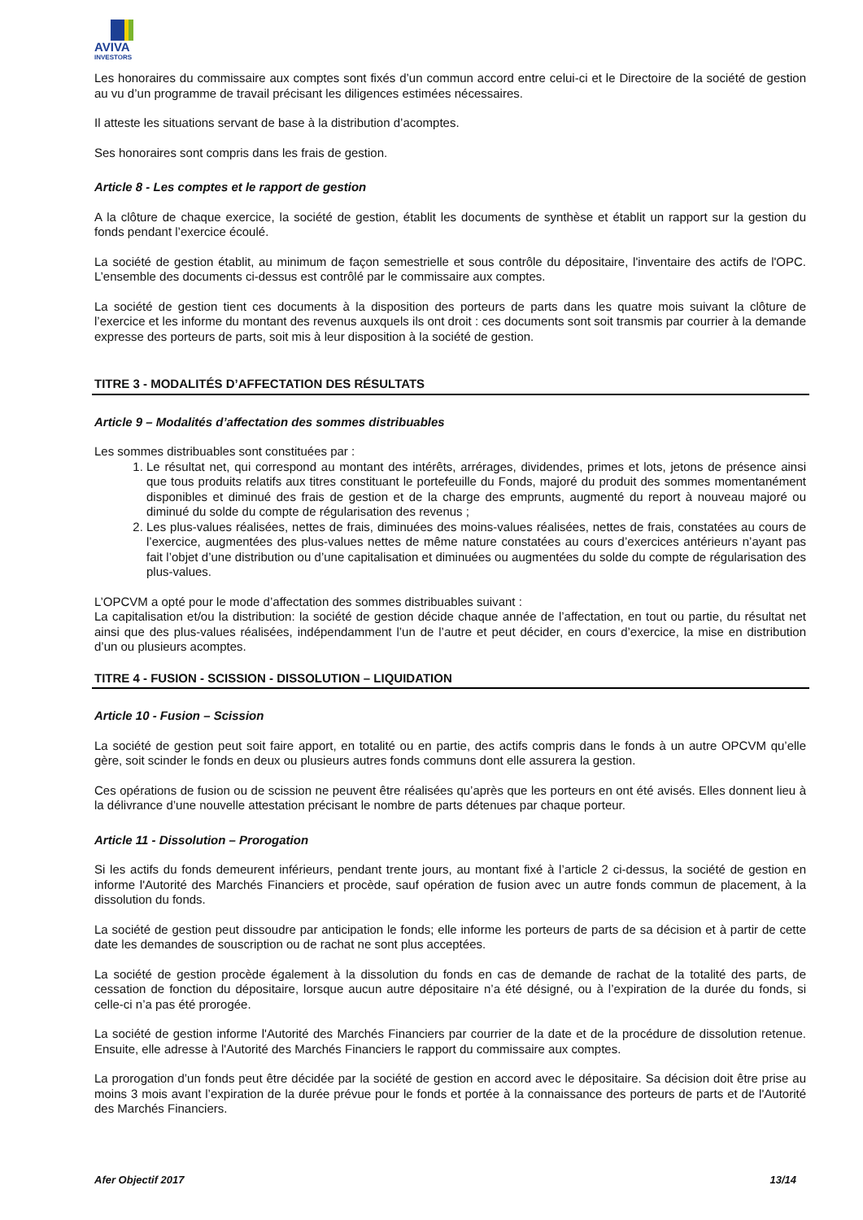AVIVA
INVESTORS
Les honoraires du commissaire aux comptes sont fixés d’un commun accord entre celui-ci et le Directoire de la société de gestion au vu d’un programme de travail précisant les diligences estimées nécessaires.
Il atteste les situations servant de base à la distribution d’acomptes.
Ses honoraires sont compris dans les frais de gestion.
Article 8 - Les comptes et le rapport de gestion
A la clôture de chaque exercice, la société de gestion, établit les documents de synthèse et établit un rapport sur la gestion du fonds pendant l’exercice écoulé.
La société de gestion établit, au minimum de façon semestrielle et sous contrôle du dépositaire, l'inventaire des actifs de l'OPC. L’ensemble des documents ci-dessus est contrôlé par le commissaire aux comptes.
La société de gestion tient ces documents à la disposition des porteurs de parts dans les quatre mois suivant la clôture de l’exercice et les informe du montant des revenus auxquels ils ont droit : ces documents sont soit transmis par courrier à la demande expresse des porteurs de parts, soit mis à leur disposition à la société de gestion.
TITRE 3 - MODALITÉS D’AFFECTATION DES RÉSULTATS
Article 9 – Modalités d’affectation des sommes distribuables
Les sommes distribuables sont constituées par :
1. Le résultat net, qui correspond au montant des intérêts, arrérages, dividendes, primes et lots, jetons de présence ainsi que tous produits relatifs aux titres constituant le portefeuille du Fonds, majoré du produit des sommes momentanément disponibles et diminué des frais de gestion et de la charge des emprunts, augmenté du report à nouveau majoré ou diminué du solde du compte de régularisation des revenus ;
2. Les plus-values réalisées, nettes de frais, diminuées des moins-values réalisées, nettes de frais, constatées au cours de l’exercice, augmentées des plus-values nettes de même nature constatées au cours d’exercices antérieurs n’ayant pas fait l’objet d’une distribution ou d’une capitalisation et diminuées ou augmentées du solde du compte de régularisation des plus-values.
L’OPCVM a opté pour le mode d’affectation des sommes distribuables suivant :
La capitalisation et/ou la distribution: la société de gestion décide chaque année de l’affectation, en tout ou partie, du résultat net ainsi que des plus-values réalisées, indépendamment l’un de l’autre et peut décider, en cours d’exercice, la mise en distribution d’un ou plusieurs acomptes.
TITRE 4 - FUSION - SCISSION - DISSOLUTION – LIQUIDATION
Article 10 - Fusion – Scission
La société de gestion peut soit faire apport, en totalité ou en partie, des actifs compris dans le fonds à un autre OPCVM qu’elle gère, soit scinder le fonds en deux ou plusieurs autres fonds communs dont elle assurera la gestion.
Ces opérations de fusion ou de scission ne peuvent être réalisées qu’après que les porteurs en ont été avisés. Elles donnent lieu à la délivrance d’une nouvelle attestation précisant le nombre de parts détenues par chaque porteur.
Article 11 - Dissolution – Prorogation
Si les actifs du fonds demeurent inférieurs, pendant trente jours, au montant fixé à l’article 2 ci-dessus, la société de gestion en informe l'Autorité des Marchés Financiers et procède, sauf opération de fusion avec un autre fonds commun de placement, à la dissolution du fonds.
La société de gestion peut dissoudre par anticipation le fonds; elle informe les porteurs de parts de sa décision et à partir de cette date les demandes de souscription ou de rachat ne sont plus acceptées.
La société de gestion procède également à la dissolution du fonds en cas de demande de rachat de la totalité des parts, de cessation de fonction du dépositaire, lorsque aucun autre dépositaire n’a été désigné, ou à l’expiration de la durée du fonds, si celle-ci n’a pas été prorogée.
La société de gestion informe l'Autorité des Marchés Financiers par courrier de la date et de la procédure de dissolution retenue. Ensuite, elle adresse à l'Autorité des Marchés Financiers le rapport du commissaire aux comptes.
La prorogation d’un fonds peut être décidée par la société de gestion en accord avec le dépositaire. Sa décision doit être prise au moins 3 mois avant l’expiration de la durée prévue pour le fonds et portée à la connaissance des porteurs de parts et de l'Autorité des Marchés Financiers.
Afer Objectif 2017 13/14